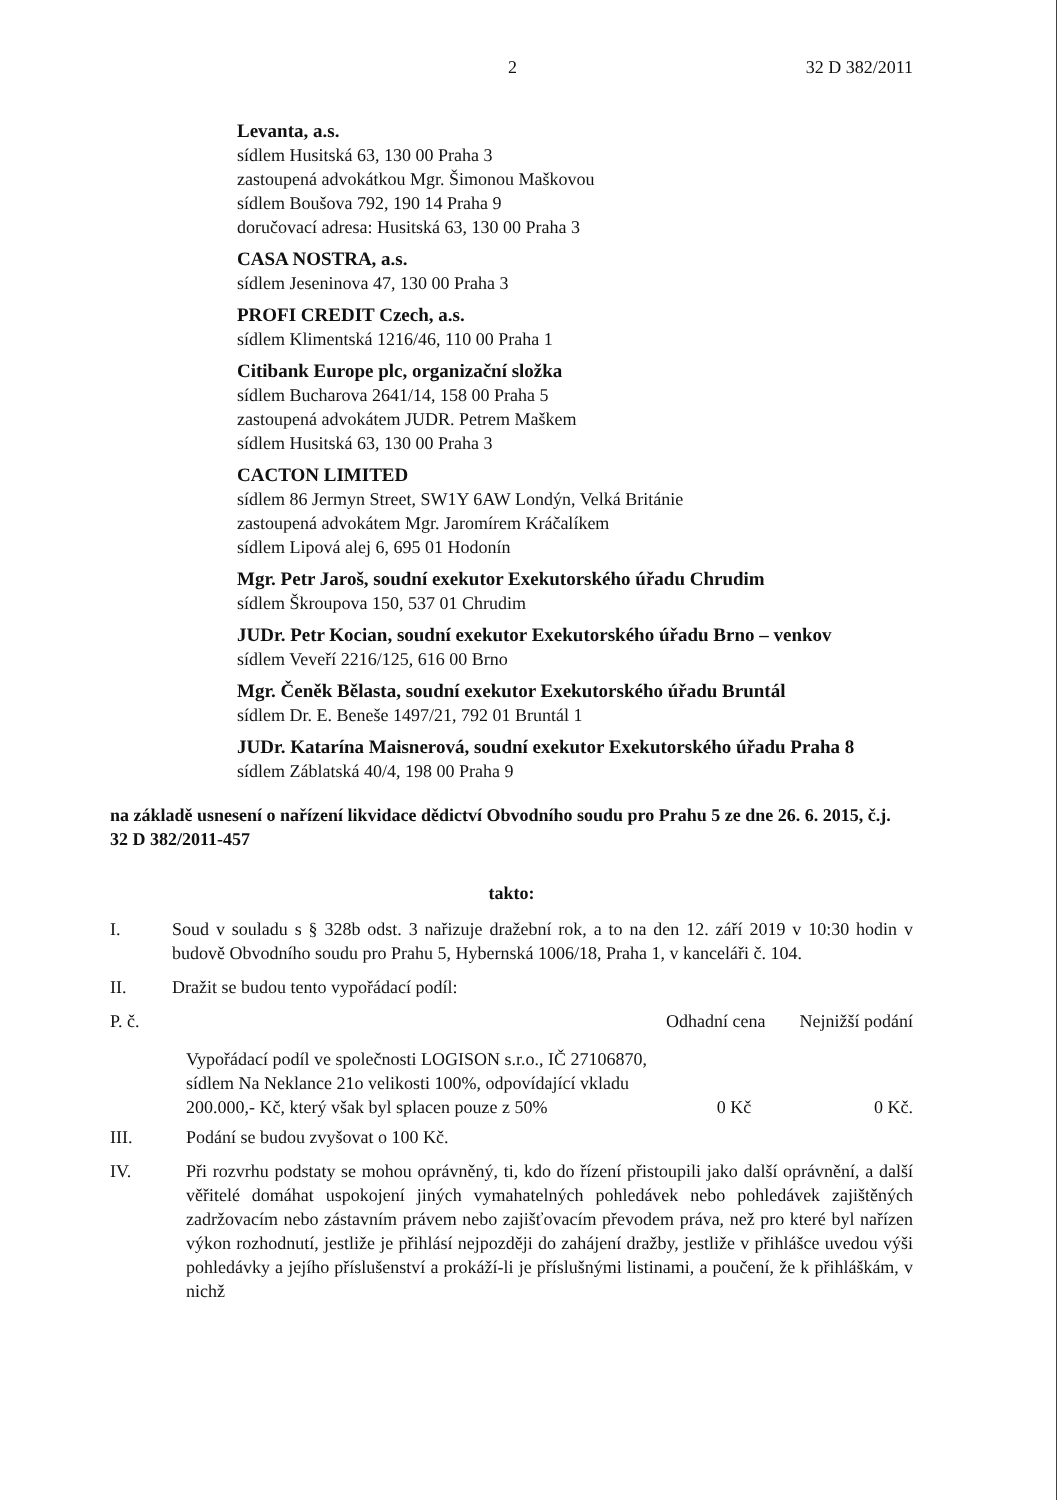2 32 D 382/2011
Levanta, a.s.
sídlem Husitská 63, 130 00 Praha 3
zastoupená advokátkou Mgr. Šimonou Maškovou
sídlem Boušova 792, 190 14 Praha 9
doručovací adresa: Husitská 63, 130 00 Praha 3
CASA NOSTRA, a.s.
sídlem Jeseninova 47, 130 00 Praha 3
PROFI CREDIT Czech, a.s.
sídlem Klimentská 1216/46, 110 00 Praha 1
Citibank Europe plc, organizační složka
sídlem Bucharova 2641/14, 158 00 Praha 5
zastoupená advokátem JUDR. Petrem Maškem
sídlem Husitská 63, 130 00 Praha 3
CACTON LIMITED
sídlem 86 Jermyn Street, SW1Y 6AW Londýn, Velká Británie
zastoupená advokátem Mgr. Jaromírem Kráčalíkem
sídlem Lipová alej 6, 695 01 Hodonín
Mgr. Petr Jaroš, soudní exekutor Exekutorského úřadu Chrudim
sídlem Škroupova 150, 537 01 Chrudim
JUDr. Petr Kocian, soudní exekutor Exekutorského úřadu Brno – venkov
sídlem Veveří 2216/125, 616 00 Brno
Mgr. Čeněk Bělasta, soudní exekutor Exekutorského úřadu Bruntál
sídlem Dr. E. Beneše 1497/21, 792 01 Bruntál 1
JUDr. Katarína Maisnerová, soudní exekutor Exekutorského úřadu Praha 8
sídlem Záblatská 40/4, 198 00 Praha 9
na základě usnesení o nařízení likvidace dědictví Obvodního soudu pro Prahu 5 ze dne 26. 6. 2015, č.j. 32 D 382/2011-457
takto:
I. Soud v souladu s § 328b odst. 3 nařizuje dražební rok, a to na den 12. září 2019 v 10:30 hodin v budově Obvodního soudu pro Prahu 5, Hybernská 1006/18, Praha 1, v kanceláři č. 104.
II. Dražit se budou tento vypořádací podíl:
| P. č. | | Odhadní cena | Nejnižší podání |
| --- | --- | --- | --- |
| | Vypořádací podíl ve společnosti LOGISON s.r.o., IČ 27106870, sídlem Na Neklance 21o velikosti 100%, odpovídající vkladu 200.000,- Kč, který však byl splacen pouze z 50% | 0 Kč | 0 Kč. |
III. Podání se budou zvyšovat o 100 Kč.
IV. Při rozvrhu podstaty se mohou oprávněný, ti, kdo do řízení přistoupili jako další oprávnění, a další věřitelé domáhat uspokojení jiných vymahatelných pohledávek nebo pohledávek zajištěných zadržovacím nebo zástavním právem nebo zajišťovacím převodem práva, než pro které byl nařízen výkon rozhodnutí, jestliže je přihlásí nejpozději do zahájení dražby, jestliže v přihlášce uvedou výši pohledávky a jejího příslušenství a prokáží-li je příslušnými listinami, a poučení, že k přihláškám, v nichž